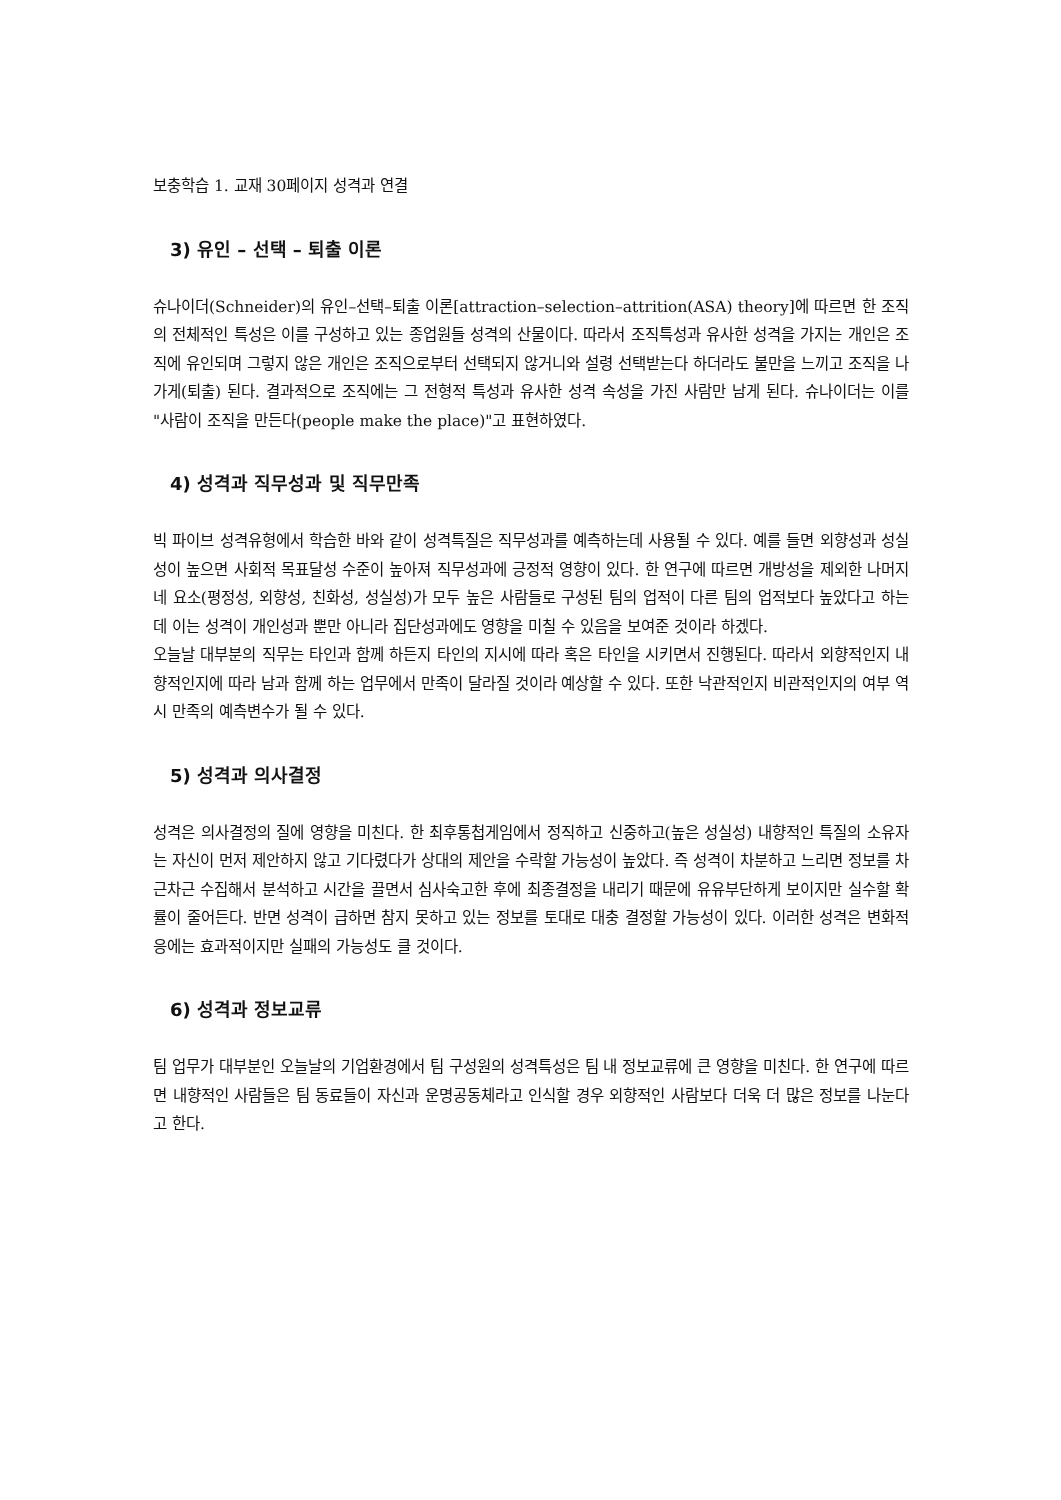보충학습 1. 교재 30페이지 성격과 연결
3) 유인 – 선택 – 퇴출 이론
슈나이더(Schneider)의 유인–선택–퇴출 이론[attraction–selection–attrition(ASA) theory]에 따르면 한 조직의 전체적인 특성은 이를 구성하고 있는 종업원들 성격의 산물이다. 따라서 조직특성과 유사한 성격을 가지는 개인은 조직에 유인되며 그렇지 않은 개인은 조직으로부터 선택되지 않거니와 설령 선택받는다 하더라도 불만을 느끼고 조직을 나가게(퇴출) 된다. 결과적으로 조직에는 그 전형적 특성과 유사한 성격 속성을 가진 사람만 남게 된다. 슈나이더는 이를 "사람이 조직을 만든다(people make the place)"고 표현하였다.
4) 성격과 직무성과 및 직무만족
빅 파이브 성격유형에서 학습한 바와 같이 성격특질은 직무성과를 예측하는데 사용될 수 있다. 예를 들면 외향성과 성실성이 높으면 사회적 목표달성 수준이 높아져 직무성과에 긍정적 영향이 있다. 한 연구에 따르면 개방성을 제외한 나머지 네 요소(평정성, 외향성, 친화성, 성실성)가 모두 높은 사람들로 구성된 팀의 업적이 다른 팀의 업적보다 높았다고 하는데 이는 성격이 개인성과 뿐만 아니라 집단성과에도 영향을 미칠 수 있음을 보여준 것이라 하겠다.
오늘날 대부분의 직무는 타인과 함께 하든지 타인의 지시에 따라 혹은 타인을 시키면서 진행된다. 따라서 외향적인지 내향적인지에 따라 남과 함께 하는 업무에서 만족이 달라질 것이라 예상할 수 있다. 또한 낙관적인지 비관적인지의 여부 역시 만족의 예측변수가 될 수 있다.
5) 성격과 의사결정
성격은 의사결정의 질에 영향을 미친다. 한 최후통첩게임에서 정직하고 신중하고(높은 성실성) 내향적인 특질의 소유자는 자신이 먼저 제안하지 않고 기다렸다가 상대의 제안을 수락할 가능성이 높았다. 즉 성격이 차분하고 느리면 정보를 차근차근 수집해서 분석하고 시간을 끌면서 심사숙고한 후에 최종결정을 내리기 때문에 유유부단하게 보이지만 실수할 확률이 줄어든다. 반면 성격이 급하면 참지 못하고 있는 정보를 토대로 대충 결정할 가능성이 있다. 이러한 성격은 변화적응에는 효과적이지만 실패의 가능성도 클 것이다.
6) 성격과 정보교류
팀 업무가 대부분인 오늘날의 기업환경에서 팀 구성원의 성격특성은 팀 내 정보교류에 큰 영향을 미친다. 한 연구에 따르면 내향적인 사람들은 팀 동료들이 자신과 운명공동체라고 인식할 경우 외향적인 사람보다 더욱 더 많은 정보를 나눈다고 한다.